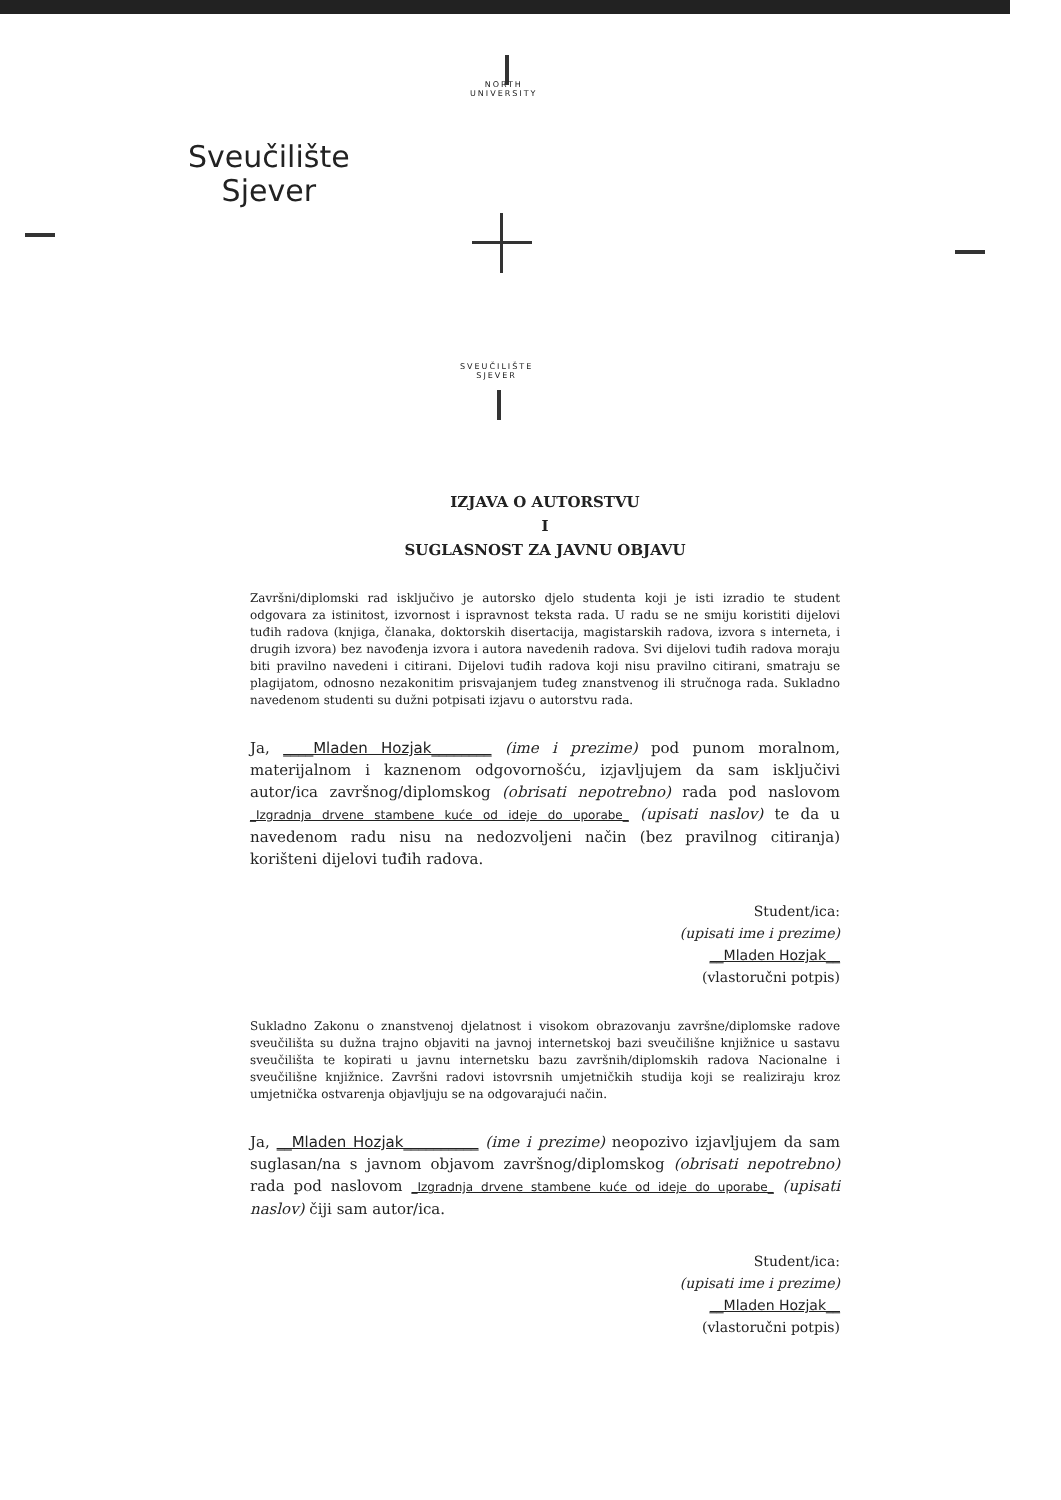NORTH
UNIVERSITY
Sveučilište
Sjever
SVEUČILIŠTE
SJEVER
IZJAVA O AUTORSTVU
I
SUGLASNOST ZA JAVNU OBJAVU
Završni/diplomski rad isključivo je autorsko djelo studenta koji je isti izradio te student odgovara za istinitost, izvornost i ispravnost teksta rada. U radu se ne smiju koristiti dijelovi tuđih radova (knjiga, članaka, doktorskih disertacija, magistarskih radova, izvora s interneta, i drugih izvora) bez navođenja izvora i autora navedenih radova. Svi dijelovi tuđih radova moraju biti pravilno navedeni i citirani. Dijelovi tuđih radova koji nisu pravilno citirani, smatraju se plagijatom, odnosno nezakonitim prisvajanjem tuđeg znanstvenog ili stručnoga rada. Sukladno navedenom studenti su dužni potpisati izjavu o autorstvu rada.
Ja, ____Mladen Hozjak________ (ime i prezime) pod punom moralnom, materijalnom i kaznenom odgovornošću, izjavljujem da sam isključivi autor/ica završnog/diplomskog (obrisati nepotrebno) rada pod naslovom _Izgradnja drvene stambene kuće od ideje do uporabe_ (upisati naslov) te da u navedenom radu nisu na nedozvoljeni način (bez pravilnog citiranja) korišteni dijelovi tuđih radova.
Student/ica:
(upisati ime i prezime)
__Mladen Hozjak__
(vlastoručni potpis)
Sukladno Zakonu o znanstvenoj djelatnost i visokom obrazovanju završne/diplomske radove sveučilišta su dužna trajno objaviti na javnoj internetskoj bazi sveučilišne knjižnice u sastavu sveučilišta te kopirati u javnu internetsku bazu završnih/diplomskih radova Nacionalne i sveučilišne knjižnice. Završni radovi istovrsnih umjetničkih studija koji se realiziraju kroz umjetnička ostvarenja objavljuju se na odgovarajući način.
Ja, __Mladen Hozjak__________ (ime i prezime) neopozivo izjavljujem da sam suglasan/na s javnom objavom završnog/diplomskog (obrisati nepotrebno) rada pod naslovom _Izgradnja drvene stambene kuće od ideje do uporabe_ (upisati naslov) čiji sam autor/ica.
Student/ica:
(upisati ime i prezime)
__Mladen Hozjak__
(vlastoručni potpis)